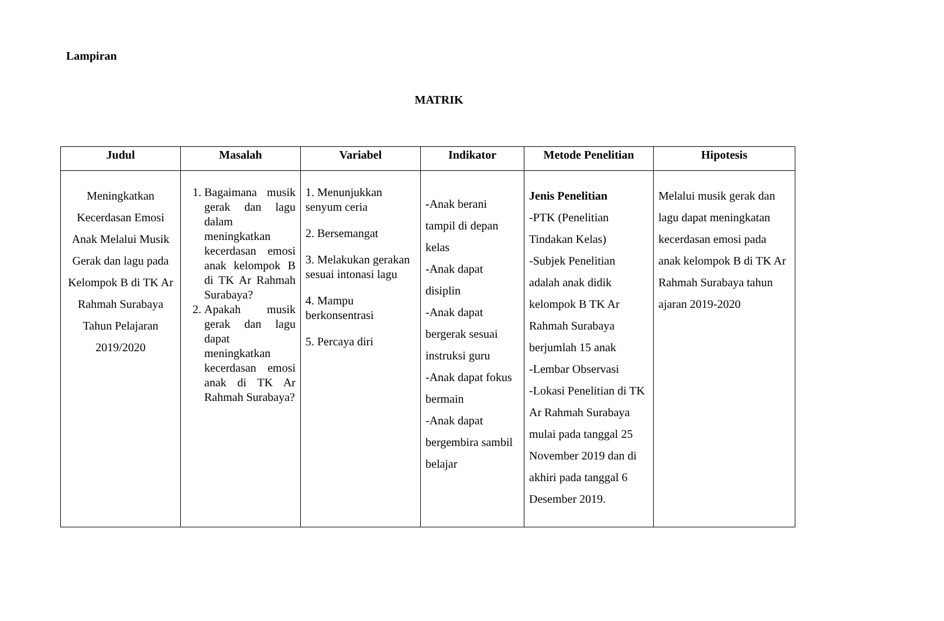Lampiran
MATRIK
| Judul | Masalah | Variabel | Indikator | Metode Penelitian | Hipotesis |
| --- | --- | --- | --- | --- | --- |
| Meningkatkan Kecerdasan Emosi Anak Melalui Musik Gerak dan lagu pada Kelompok B di TK Ar Rahmah Surabaya Tahun Pelajaran 2019/2020 | 1. Bagaimana musik gerak dan lagu dalam meningkatkan kecerdasan emosi anak kelompok B di TK Ar Rahmah Surabaya? 2. Apakah musik gerak dan lagu dapat meningkatkan kecerdasan emosi anak di TK Ar Rahmah Surabaya? | 1. Menunjukkan senyum ceria 2. Bersemangat 3. Melakukan gerakan sesuai intonasi lagu 4. Mampu berkonsentrasi 5. Percaya diri | - Anak berani tampil di depan kelas -Anak dapat disiplin -Anak dapat bergerak sesuai instruksi guru -Anak dapat fokus bermain -Anak dapat bergembira sambil belajar | Jenis Penelitian -PTK (Penelitian Tindakan Kelas) -Subjek Penelitian adalah anak didik kelompok B TK Ar Rahmah Surabaya berjumlah 15 anak -Lembar Observasi -Lokasi Penelitian di TK Ar Rahmah Surabaya mulai pada tanggal 25 November 2019 dan di akhiri pada tanggal 6 Desember 2019. | Melalui musik gerak dan lagu dapat meningkatan kecerdasan emosi pada anak kelompok B di TK Ar Rahmah Surabaya tahun ajaran 2019-2020 |